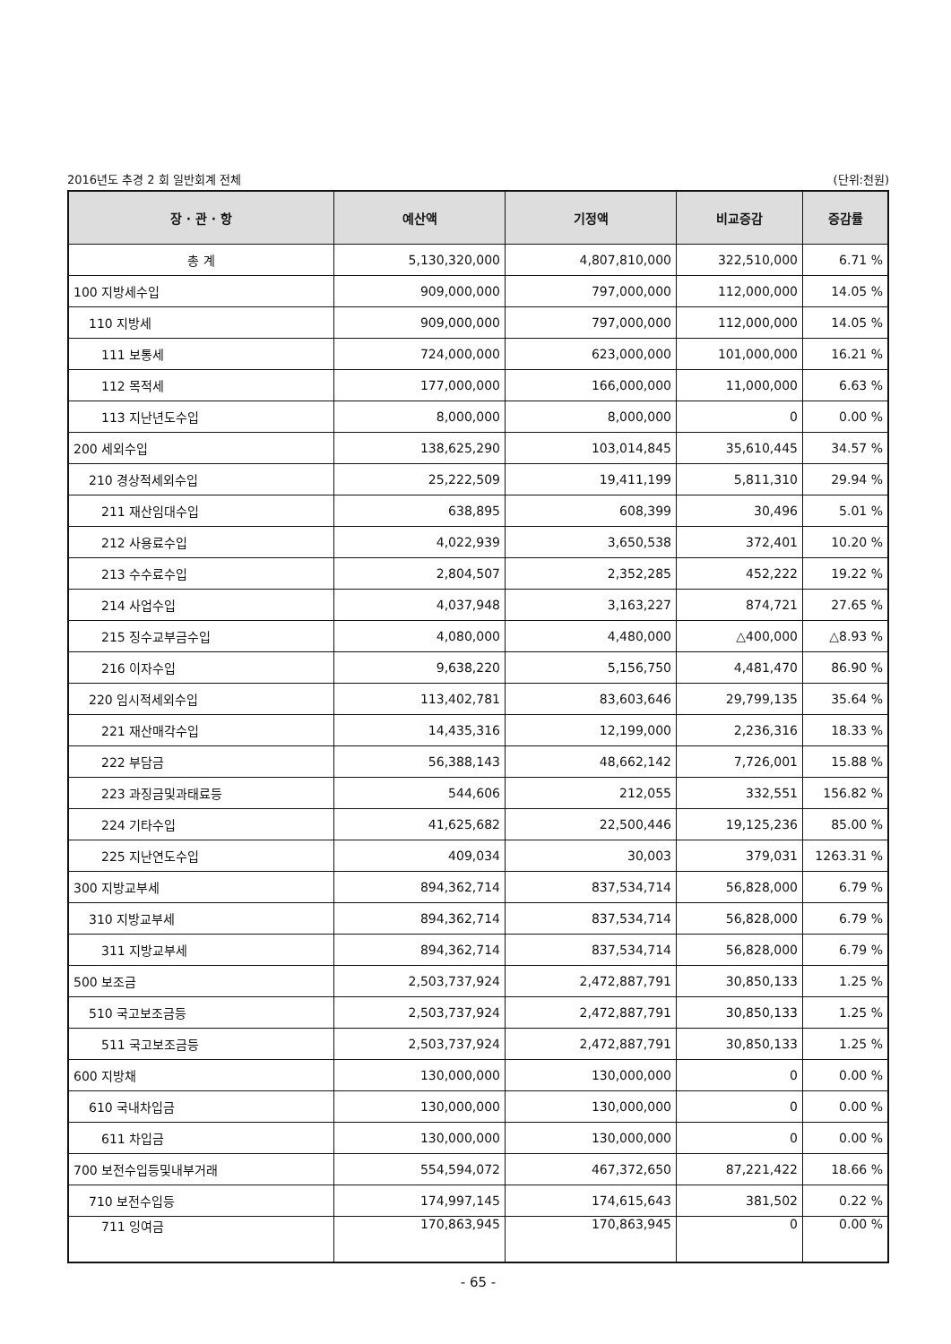2016년도 추경 2 회 일반회계 전체 (단위:천원)
| 장 · 관 · 항 | 예산액 | 기정액 | 비교증감 | 증감률 |
| --- | --- | --- | --- | --- |
| 총 계 | 5,130,320,000 | 4,807,810,000 | 322,510,000 | 6.71 % |
| 100 지방세수입 | 909,000,000 | 797,000,000 | 112,000,000 | 14.05 % |
| 110 지방세 | 909,000,000 | 797,000,000 | 112,000,000 | 14.05 % |
| 111 보통세 | 724,000,000 | 623,000,000 | 101,000,000 | 16.21 % |
| 112 목적세 | 177,000,000 | 166,000,000 | 11,000,000 | 6.63 % |
| 113 지난년도수입 | 8,000,000 | 8,000,000 | 0 | 0.00 % |
| 200 세외수입 | 138,625,290 | 103,014,845 | 35,610,445 | 34.57 % |
| 210 경상적세외수입 | 25,222,509 | 19,411,199 | 5,811,310 | 29.94 % |
| 211 재산임대수입 | 638,895 | 608,399 | 30,496 | 5.01 % |
| 212 사용료수입 | 4,022,939 | 3,650,538 | 372,401 | 10.20 % |
| 213 수수료수입 | 2,804,507 | 2,352,285 | 452,222 | 19.22 % |
| 214 사업수입 | 4,037,948 | 3,163,227 | 874,721 | 27.65 % |
| 215 징수교부금수입 | 4,080,000 | 4,480,000 | △400,000 | △8.93 % |
| 216 이자수입 | 9,638,220 | 5,156,750 | 4,481,470 | 86.90 % |
| 220 임시적세외수입 | 113,402,781 | 83,603,646 | 29,799,135 | 35.64 % |
| 221 재산매각수입 | 14,435,316 | 12,199,000 | 2,236,316 | 18.33 % |
| 222 부담금 | 56,388,143 | 48,662,142 | 7,726,001 | 15.88 % |
| 223 과징금및과태료등 | 544,606 | 212,055 | 332,551 | 156.82 % |
| 224 기타수입 | 41,625,682 | 22,500,446 | 19,125,236 | 85.00 % |
| 225 지난연도수입 | 409,034 | 30,003 | 379,031 | 1263.31 % |
| 300 지방교부세 | 894,362,714 | 837,534,714 | 56,828,000 | 6.79 % |
| 310 지방교부세 | 894,362,714 | 837,534,714 | 56,828,000 | 6.79 % |
| 311 지방교부세 | 894,362,714 | 837,534,714 | 56,828,000 | 6.79 % |
| 500 보조금 | 2,503,737,924 | 2,472,887,791 | 30,850,133 | 1.25 % |
| 510 국고보조금등 | 2,503,737,924 | 2,472,887,791 | 30,850,133 | 1.25 % |
| 511 국고보조금등 | 2,503,737,924 | 2,472,887,791 | 30,850,133 | 1.25 % |
| 600 지방채 | 130,000,000 | 130,000,000 | 0 | 0.00 % |
| 610 국내차입금 | 130,000,000 | 130,000,000 | 0 | 0.00 % |
| 611 차입금 | 130,000,000 | 130,000,000 | 0 | 0.00 % |
| 700 보전수입등및내부거래 | 554,594,072 | 467,372,650 | 87,221,422 | 18.66 % |
| 710 보전수입등 | 174,997,145 | 174,615,643 | 381,502 | 0.22 % |
| 711 잉여금 | 170,863,945 | 170,863,945 | 0 | 0.00 % |
- 65 -